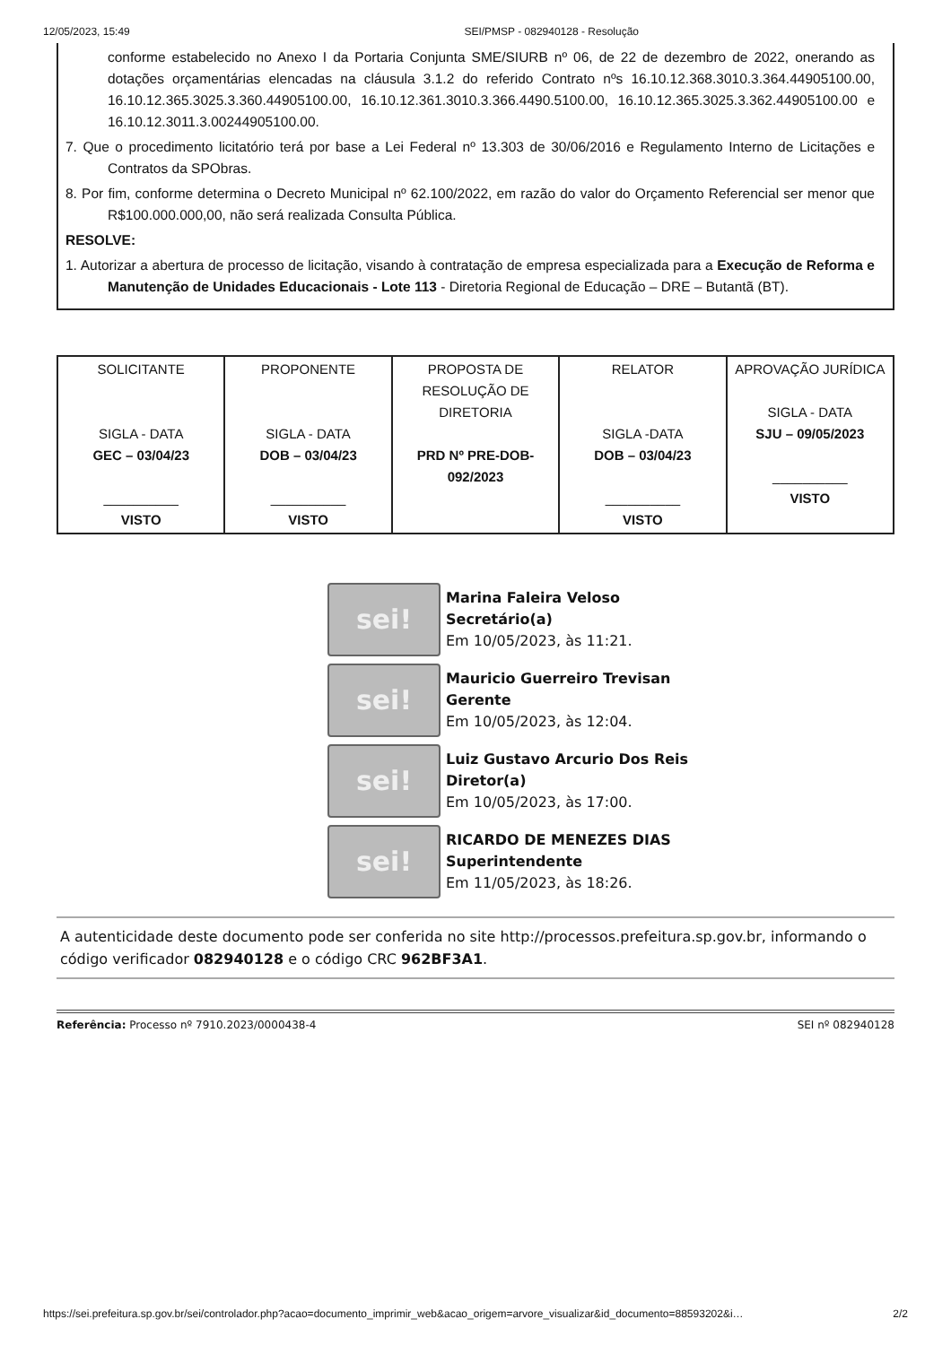12/05/2023, 15:49 SEI/PMSP - 082940128 - Resolução
conforme estabelecido no Anexo I da Portaria Conjunta SME/SIURB nº 06, de 22 de dezembro de 2022, onerando as dotações orçamentárias elencadas na cláusula 3.1.2 do referido Contrato nºs 16.10.12.368.3010.3.364.44905100.00, 16.10.12.365.3025.3.360.44905100.00, 16.10.12.361.3010.3.366.4490.5100.00, 16.10.12.365.3025.3.362.44905100.00 e 16.10.12.3011.3.00244905100.00.
7. Que o procedimento licitatório terá por base a Lei Federal nº 13.303 de 30/06/2016 e Regulamento Interno de Licitações e Contratos da SPObras.
8. Por fim, conforme determina o Decreto Municipal nº 62.100/2022, em razão do valor do Orçamento Referencial ser menor que R$100.000.000,00, não será realizada Consulta Pública.
RESOLVE:
1. Autorizar a abertura de processo de licitação, visando à contratação de empresa especializada para a Execução de Reforma e Manutenção de Unidades Educacionais - Lote 113 - Diretoria Regional de Educação – DRE – Butantã (BT).
| SOLICITANTE SIGLA - DATA GEC – 03/04/23 __________ VISTO | PROPONENTE SIGLA - DATA DOB – 03/04/23 __________ VISTO | PROPOSTA DE RESOLUÇÃO DE DIRETORIA PRD Nº PRE-DOB-092/2023 | RELATOR SIGLA -DATA DOB – 03/04/23 __________ VISTO | APROVAÇÃO JURÍDICA SIGLA - DATA SJU – 09/05/2023 __________ VISTO |
sei!
Marina Faleira Veloso
Secretário(a)
Em 10/05/2023, às 11:21.
sei!
Mauricio Guerreiro Trevisan
Gerente
Em 10/05/2023, às 12:04.
sei!
Luiz Gustavo Arcurio Dos Reis
Diretor(a)
Em 10/05/2023, às 17:00.
sei!
RICARDO DE MENEZES DIAS
Superintendente
Em 11/05/2023, às 18:26.
A autenticidade deste documento pode ser conferida no site http://processos.prefeitura.sp.gov.br, informando o código verificador 082940128 e o código CRC 962BF3A1.
Referência: Processo nº 7910.2023/0000438-4 SEI nº 082940128
https://sei.prefeitura.sp.gov.br/sei/controlador.php?acao=documento_imprimir_web&acao_origem=arvore_visualizar&id_documento=88593202&i… 2/2